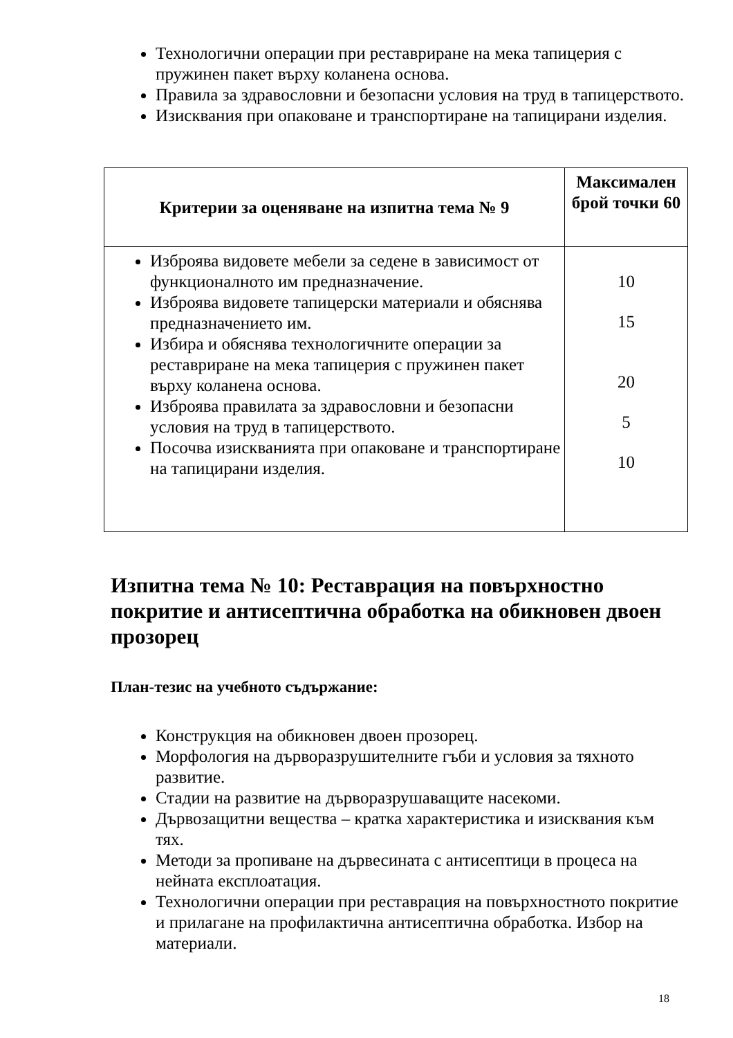Технологични операции при реставриране на мека тапицерия с пружинен пакет върху коланена основа.
Правила за здравословни и безопасни условия на труд в тапицерството.
Изисквания при опаковане и транспортиране на тапицирани изделия.
| Критерии за оценяване на изпитна тема № 9 | Максимален брой точки 60 |
| --- | --- |
| Изброява видовете мебели за седене в зависимост от функционалното им предназначение. Изброява видовете тапицерски материали и обяснява предназначението им. Избира и обяснява технологичните операции за реставриране на мека тапицерия с пружинен пакет върху коланена основа. Изброява правилата за здравословни и безопасни условия на труд в тапицерството. Посочва изискванията при опаковане и транспортиране на тапицирани изделия. | 10 15 20 5 10 |
Изпитна тема № 10: Реставрация на повърхностно покритие и антисептична обработка на обикновен двоен прозорец
План-тезис на учебното съдържание:
Конструкция на обикновен двоен прозорец.
Морфология на дърворазрушителните гъби и условия за тяхното развитие.
Стадии на развитие на дърворазрушаващите насекоми.
Дървозащитни вещества – кратка характеристика и изисквания към тях.
Методи за пропиване на дървесината с антисептици в процеса на нейната експлоатация.
Технологични операции при реставрация на повърхностното покритие и прилагане на профилактична антисептична обработка. Избор на материали.
18